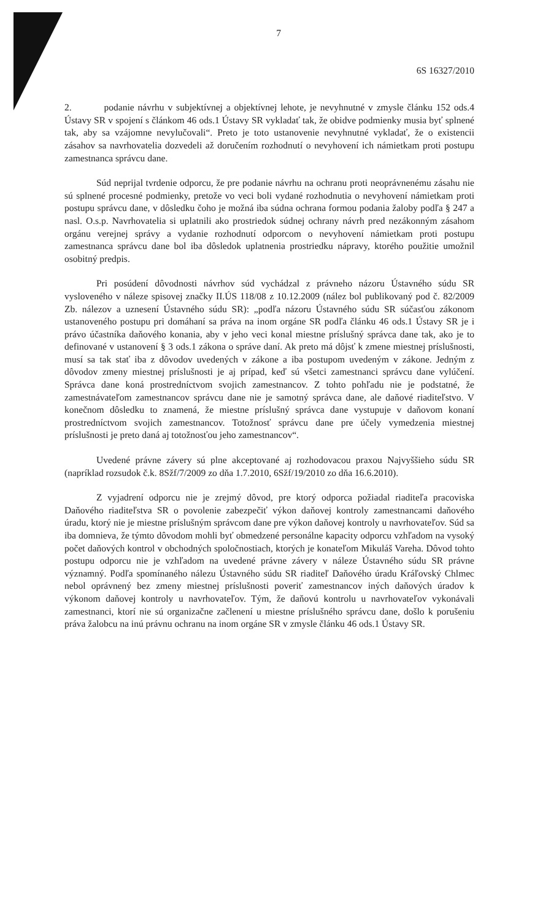7
6S 16327/2010
2. podanie návrhu v subjektívnej a objektívnej lehote, je nevyhnutné v zmysle článku 152 ods.4 Ústavy SR v spojení s článkom 46 ods.1 Ústavy SR vykladať tak, že obidve podmienky musia byť splnené tak, aby sa vzájomne nevylučovali“. Preto je toto ustanovenie nevyhnutné vykladať, že o existencii zásahov sa navrhovatelia dozvedeli až doručením rozhodnutí o nevyhovení ich námietkam proti postupu zamestnanca správcu dane.
Súd neprijal tvrdenie odporcu, že pre podanie návrhu na ochranu proti neoprávnenému zásahu nie sú splnené procesné podmienky, pretože vo veci boli vydané rozhodnutia o nevyhovení námietkam proti postupu správcu dane, v dôsledku čoho je možná iba súdna ochrana formou podania žaloby podľa § 247 a nasl. O.s.p. Navrhovatelia si uplatnili ako prostriedok súdnej ochrany návrh pred nezákonným zásahom orgánu verejnej správy a vydanie rozhodnutí odporcom o nevyhovení námietkam proti postupu zamestnanca správcu dane bol iba dôsledok uplatnenia prostriedku nápravy, ktorého použitie umožnil osobitný predpis.
Pri posúdení dôvodnosti návrhov súd vychádzal z právneho názoru Ústavného súdu SR vysloveného v náleze spisovej značky II.ÚS 118/08 z 10.12.2009 (nález bol publikovaný pod č. 82/2009 Zb. nálezov a uznesení Ústavného súdu SR): „podľa názoru Ústavného súdu SR súčasťou zákonom ustanoveného postupu pri domáhaní sa práva na inom orgáne SR podľa článku 46 ods.1 Ústavy SR je i právo účastníka daňového konania, aby v jeho veci konal miestne príslušný správca dane tak, ako je to definované v ustanovení § 3 ods.1 zákona o správe daní. Ak preto má dôjsť k zmene miestnej príslušnosti, musí sa tak stať iba z dôvodov uvedených v zákone a iba postupom uvedeným v zákone. Jedným z dôvodov zmeny miestnej príslušnosti je aj prípad, keď sú všetci zamestnanci správcu dane vylúčení. Správca dane koná prostredníctvom svojich zamestnancov. Z tohto pohľadu nie je podstatné, že zamestnávateľom zamestnancov správcu dane nie je samotný správca dane, ale daňové riaditeľstvo. V konečnom dôsledku to znamená, že miestne príslušný správca dane vystupuje v daňovom konaní prostredníctvom svojich zamestnancov. Totožnosť správcu dane pre účely vymedzenia miestnej príslušnosti je preto daná aj totožnosťou jeho zamestnancov“.
Uvedené právne závery sú plne akceptované aj rozhodovacou praxou Najvyššieho súdu SR (napríklad rozsudok č.k. 8Sžf/7/2009 zo dňa 1.7.2010, 6Sžf/19/2010 zo dňa 16.6.2010).
Z vyjadrení odporcu nie je zrejmý dôvod, pre ktorý odporca požiadal riaditeľa pracoviska Daňového riaditeľstva SR o povolenie zabezpečiť výkon daňovej kontroly zamestnancami daňového úradu, ktorý nie je miestne príslušným správcom dane pre výkon daňovej kontroly u navrhovateľov. Súd sa iba domnieva, že týmto dôvodom mohli byť obmedzené personálne kapacity odporcu vzhľadom na vysoký počet daňových kontrol v obchodných spoločnostiach, ktorých je konateľom Mikuláš Vareha. Dôvod tohto postupu odporcu nie je vzhľadom na uvedené právne závery v náleze Ústavného súdu SR právne významný. Podľa spomínaného nálezu Ústavného súdu SR riaditeľ Daňového úradu Kráľovský Chlmec nebol oprávnený bez zmeny miestnej príslušnosti poveriť zamestnancov iných daňových úradov k výkonom daňovej kontroly u navrhovateľov. Tým, že daňovú kontrolu u navrhovateľov vykonávali zamestnanci, ktorí nie sú organizačne začlenení u miestne príslušného správcu dane, došlo k porušeniu práva žalobcu na inú právnu ochranu na inom orgáne SR v zmysle článku 46 ods.1 Ústavy SR.